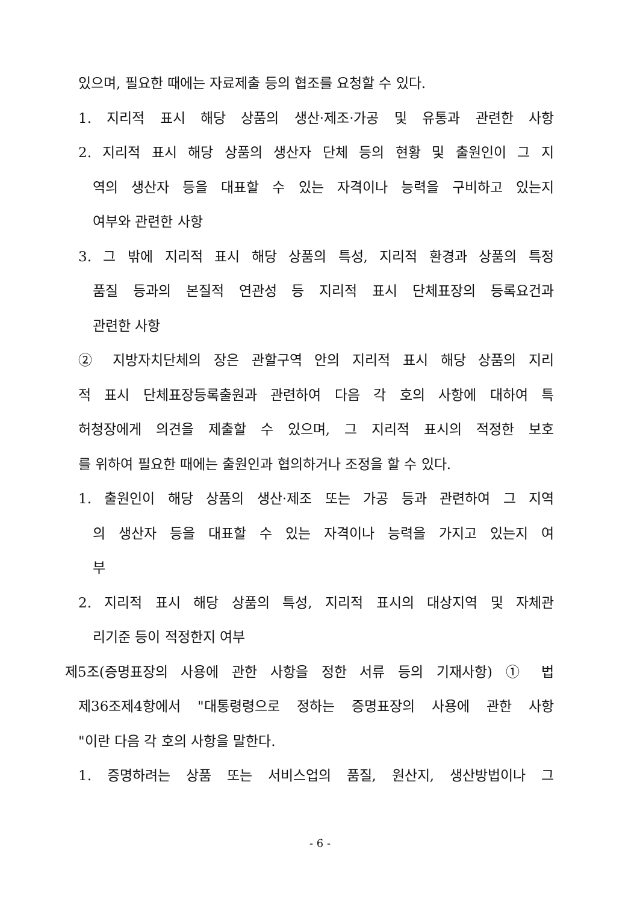있으며, 필요한 때에는 자료제출 등의 협조를 요청할 수 있다.
1. 지리적 표시 해당 상품의 생산·제조·가공 및 유통과 관련한 사항
2. 지리적 표시 해당 상품의 생산자 단체 등의 현황 및 출원인이 그 지
역의 생산자 등을 대표할 수 있는 자격이나 능력을 구비하고 있는지
여부와 관련한 사항
3. 그 밖에 지리적 표시 해당 상품의 특성, 지리적 환경과 상품의 특정
품질 등과의 본질적 연관성 등 지리적 표시 단체표장의 등록요건과
관련한 사항
② 지방자치단체의 장은 관할구역 안의 지리적 표시 해당 상품의 지리
적 표시 단체표장등록출원과 관련하여 다음 각 호의 사항에 대하여 특
허청장에게 의견을 제출할 수 있으며, 그 지리적 표시의 적정한 보호
를 위하여 필요한 때에는 출원인과 협의하거나 조정을 할 수 있다.
1. 출원인이 해당 상품의 생산·제조 또는 가공 등과 관련하여 그 지역
의 생산자 등을 대표할 수 있는 자격이나 능력을 가지고 있는지 여
부
2. 지리적 표시 해당 상품의 특성, 지리적 표시의 대상지역 및 자체관
리기준 등이 적정한지 여부
제5조(증명표장의 사용에 관한 사항을 정한 서류 등의 기재사항) ① 법
제36조제4항에서 "대통령령으로 정하는 증명표장의 사용에 관한 사항
"이란 다음 각 호의 사항을 말한다.
1. 증명하려는 상품 또는 서비스업의 품질, 원산지, 생산방법이나 그
- 6 -